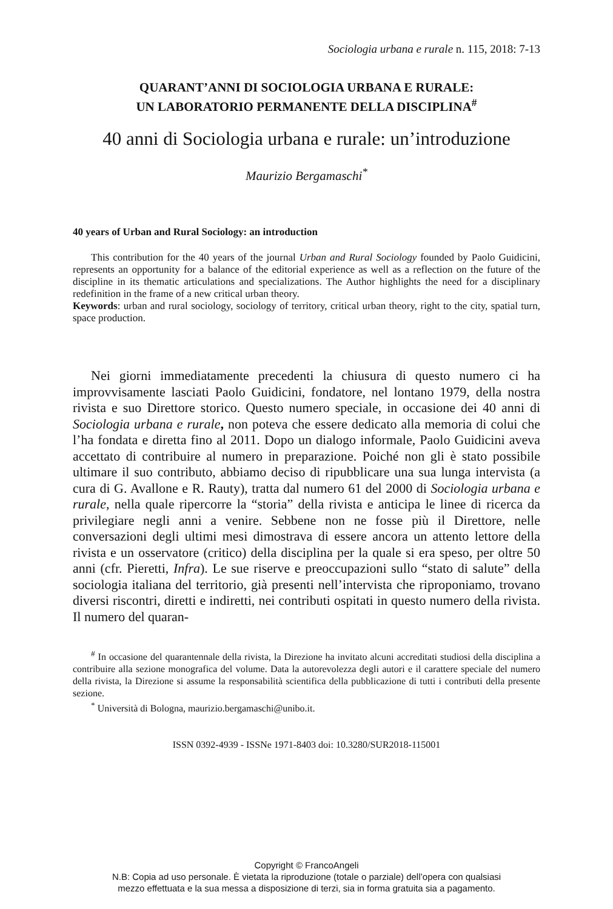Sociologia urbana e rurale n. 115, 2018: 7-13
QUARANT’ANNI DI SOCIOLOGIA URBANA E RURALE:
UN LABORATORIO PERMANENTE DELLA DISCIPLINA<sup>#</sup>
40 anni di Sociologia urbana e rurale: un’introduzione
Maurizio Bergamaschi<sup>*</sup>
40 years of Urban and Rural Sociology: an introduction
This contribution for the 40 years of the journal Urban and Rural Sociology founded by Paolo Guidicini, represents an opportunity for a balance of the editorial experience as well as a reflection on the future of the discipline in its thematic articulations and specializations. The Author highlights the need for a disciplinary redefinition in the frame of a new critical urban theory.
Keywords: urban and rural sociology, sociology of territory, critical urban theory, right to the city, spatial turn, space production.
Nei giorni immediatamente precedenti la chiusura di questo numero ci ha improvvisamente lasciati Paolo Guidicini, fondatore, nel lontano 1979, della nostra rivista e suo Direttore storico. Questo numero speciale, in occasione dei 40 anni di Sociologia urbana e rurale, non poteva che essere dedicato alla memoria di colui che l’ha fondata e diretta fino al 2011. Dopo un dialogo informale, Paolo Guidicini aveva accettato di contribuire al numero in preparazione. Poiché non gli è stato possibile ultimare il suo contributo, abbiamo deciso di ripubblicare una sua lunga intervista (a cura di G. Avallone e R. Rauty), tratta dal numero 61 del 2000 di Sociologia urbana e rurale, nella quale ripercorre la “storia” della rivista e anticipa le linee di ricerca da privilegiare negli anni a venire. Sebbene non ne fosse più il Direttore, nelle conversazioni degli ultimi mesi dimostrava di essere ancora un attento lettore della rivista e un osservatore (critico) della disciplina per la quale si era speso, per oltre 50 anni (cfr. Pieretti, Infra). Le sue riserve e preoccupazioni sullo “stato di salute” della sociologia italiana del territorio, già presenti nell’intervista che riproponiamo, trovano diversi riscontri, diretti e indiretti, nei contributi ospitati in questo numero della rivista. Il numero del quaran-
<sup>#</sup> In occasione del quarantennale della rivista, la Direzione ha invitato alcuni accreditati studiosi della disciplina a contribuire alla sezione monografica del volume. Data la autorevolezza degli autori e il carattere speciale del numero della rivista, la Direzione si assume la responsabilità scientifica della pubblicazione di tutti i contributi della presente sezione.
<sup>*</sup> Università di Bologna, maurizio.bergamaschi@unibo.it.
ISSN 0392-4939 - ISSNe 1971-8403 doi: 10.3280/SUR2018-115001
Copyright © FrancoAngeli
N.B: Copia ad uso personale. È vietata la riproduzione (totale o parziale) dell’opera con qualsiasi
mezzo effettuata e la sua messa a disposizione di terzi, sia in forma gratuita sia a pagamento.